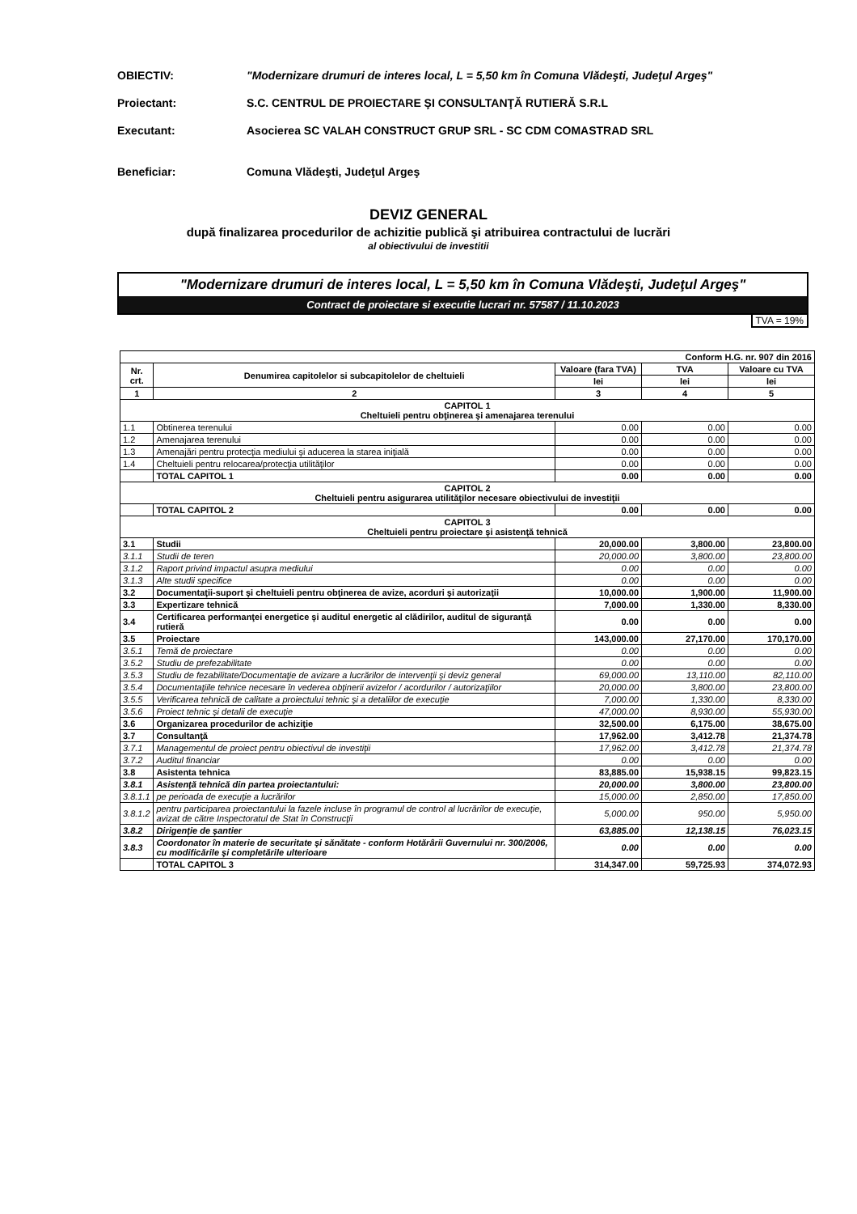OBIECTIV: "Modernizare drumuri de interes local, L = 5,50 km în Comuna Vlădeşti, Judeţul Argeş"
Proiectant: S.C. CENTRUL DE PROIECTARE ŞI CONSULTANŢĂ RUTIERĂ S.R.L
Executant: Asocierea SC VALAH CONSTRUCT GRUP SRL - SC CDM COMASTRAD SRL
Beneficiar: Comuna Vlădeşti, Judeţul Argeş
DEVIZ GENERAL
după finalizarea procedurilor de achizitie publică şi atribuirea contractului de lucrări
al obiectivului de investitii
"Modernizare drumuri de interes local, L = 5,50 km în Comuna Vlădeşti, Judeţul Argeş"
Contract de proiectare si executie lucrari nr. 57587 / 11.10.2023
TVA = 19%
| Conform H.G. nr. 907 din 2016 | | | | |
| Nr. crt. | Denumirea capitolelor si subcapitolelor de cheltuieli | Valoare (fara TVA) | TVA | Valoare cu TVA |
| | | lei | lei | lei |
| 1 | 2 | 3 | 4 | 5 |
| CAPITOL 1 Cheltuieli pentru obţinerea şi amenajarea terenului | | | | |
| 1.1 | Obtinerea terenului | 0.00 | 0.00 | 0.00 |
| 1.2 | Amenajarea terenului | 0.00 | 0.00 | 0.00 |
| 1.3 | Amenajări pentru protecţia mediului şi aducerea la starea iniţială | 0.00 | 0.00 | 0.00 |
| 1.4 | Cheltuieli pentru relocarea/protecţia utilităţilor | 0.00 | 0.00 | 0.00 |
| | TOTAL CAPITOL 1 | 0.00 | 0.00 | 0.00 |
| CAPITOL 2 Cheltuieli pentru asigurarea utilităţilor necesare obiectivului de investiţii | | | | |
| | TOTAL CAPITOL 2 | 0.00 | 0.00 | 0.00 |
| CAPITOL 3 Cheltuieli pentru proiectare şi asistenţă tehnică | | | | |
| 3.1 | Studii | 20,000.00 | 3,800.00 | 23,800.00 |
| 3.1.1 | Studii de teren | 20,000.00 | 3,800.00 | 23,800.00 |
| 3.1.2 | Raport privind impactul asupra mediului | 0.00 | 0.00 | 0.00 |
| 3.1.3 | Alte studii specifice | 0.00 | 0.00 | 0.00 |
| 3.2 | Documentaţii-suport şi cheltuieli pentru obţinerea de avize, acorduri şi autorizaţii | 10,000.00 | 1,900.00 | 11,900.00 |
| 3.3 | Expertizare tehnică | 7,000.00 | 1,330.00 | 8,330.00 |
| 3.4 | Certificarea performanţei energetice şi auditul energetic al clădirilor, auditul de siguranţă rutieră | 0.00 | 0.00 | 0.00 |
| 3.5 | Proiectare | 143,000.00 | 27,170.00 | 170,170.00 |
| 3.5.1 | Temă de proiectare | 0.00 | 0.00 | 0.00 |
| 3.5.2 | Studiu de prefezabilitate | 0.00 | 0.00 | 0.00 |
| 3.5.3 | Studiu de fezabilitate/Documentaţie de avizare a lucrărilor de intervenţii şi deviz general | 69,000.00 | 13,110.00 | 82,110.00 |
| 3.5.4 | Documentaţiile tehnice necesare în vederea obţinerii avizelor / acordurilor / autorizaţiilor | 20,000.00 | 3,800.00 | 23,800.00 |
| 3.5.5 | Verificarea tehnică de calitate a proiectului tehnic şi a detaliilor de execuţie | 7,000.00 | 1,330.00 | 8,330.00 |
| 3.5.6 | Proiect tehnic şi detalii de execuţie | 47,000.00 | 8,930.00 | 55,930.00 |
| 3.6 | Organizarea procedurilor de achiziţie | 32,500.00 | 6,175.00 | 38,675.00 |
| 3.7 | Consultanţă | 17,962.00 | 3,412.78 | 21,374.78 |
| 3.7.1 | Managementul de proiect pentru obiectivul de investiţii | 17,962.00 | 3,412.78 | 21,374.78 |
| 3.7.2 | Auditul financiar | 0.00 | 0.00 | 0.00 |
| 3.8 | Asistenta tehnica | 83,885.00 | 15,938.15 | 99,823.15 |
| 3.8.1 | Asistenţă tehnică din partea proiectantului: | 20,000.00 | 3,800.00 | 23,800.00 |
| 3.8.1.1 | pe perioada de execuţie a lucrărilor | 15,000.00 | 2,850.00 | 17,850.00 |
| 3.8.1.2 | pentru participarea proiectantului la fazele incluse în programul de control al lucrărilor de execuţie, avizat de către Inspectoratul de Stat în Construcţii | 5,000.00 | 950.00 | 5,950.00 |
| 3.8.2 | Dirigenţie de şantier | 63,885.00 | 12,138.15 | 76,023.15 |
| 3.8.3 | Coordonator în materie de securitate şi sănătate - conform Hotărârii Guvernului nr. 300/2006, cu modificările şi completările ulterioare | 0.00 | 0.00 | 0.00 |
| | TOTAL CAPITOL 3 | 314,347.00 | 59,725.93 | 374,072.93 |